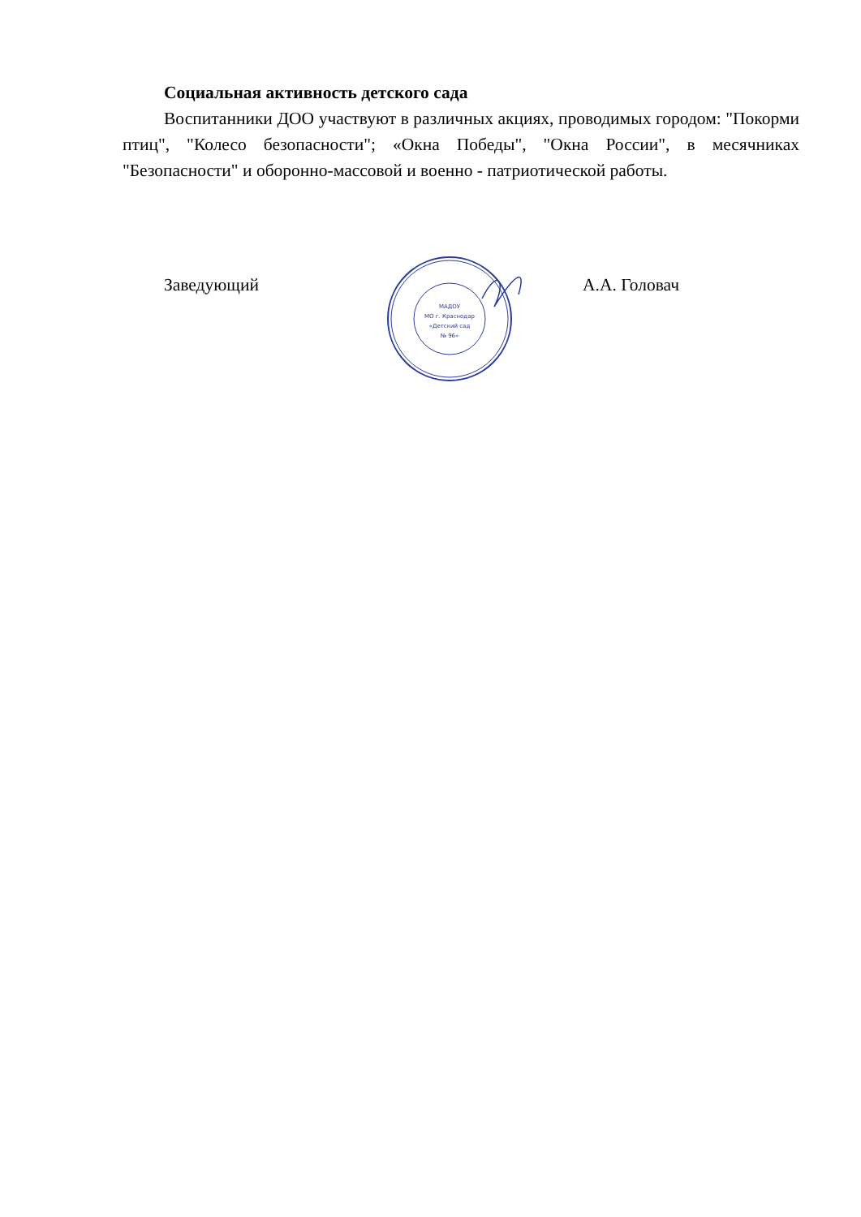Социальная активность детского сада
Воспитанники ДОО участвуют в различных акциях, проводимых городом: "Покорми птиц", "Колесо безопасности"; «Окна Победы", "Окна России", в месячниках "Безопасности" и оборонно-массовой и военно - патриотической работы.
Заведующий
МАДОУ
МО г. Краснодар
«Детский сад
№ 96»
А.А. Головач